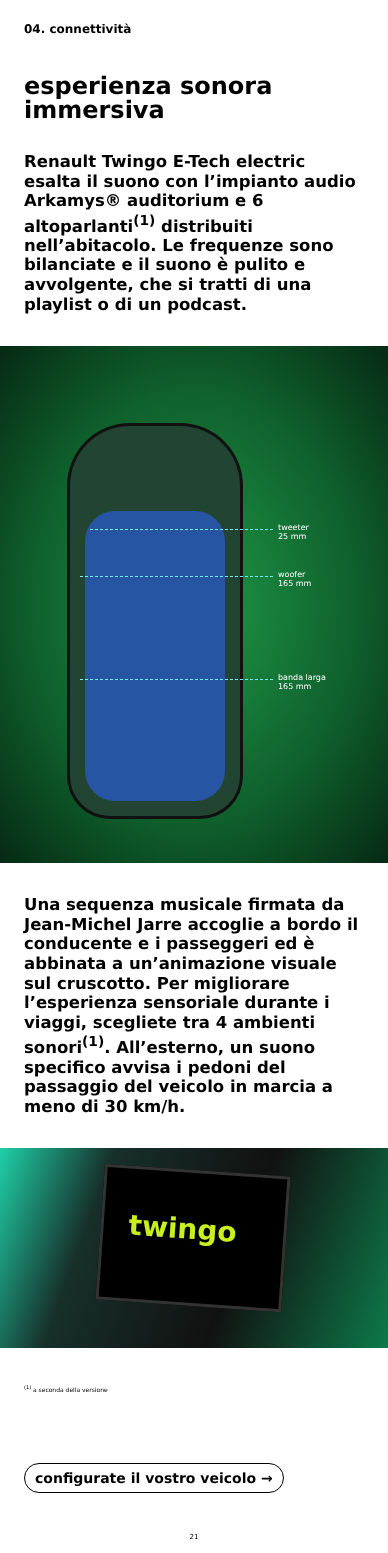04. connettività
esperienza sonora immersiva
Renault Twingo E-Tech electric esalta il suono con l’impianto audio Arkamys® auditorium e 6 altoparlanti<sup>(1)</sup> distribuiti nell’abitacolo. Le frequenze sono bilanciate e il suono è pulito e avvolgente, che si tratti di una playlist o di un podcast.
tweeter
25 mm
woofer
165 mm
banda larga
165 mm
Una sequenza musicale firmata da Jean-Michel Jarre accoglie a bordo il conducente e i passeggeri ed è abbinata a un’animazione visuale sul cruscotto. Per migliorare l’esperienza sensoriale durante i viaggi, scegliete tra 4 ambienti sonori<sup>(1)</sup>. All’esterno, un suono specifico avvisa i pedoni del passaggio del veicolo in marcia a meno di 30 km/h.
twingo
<sup>(1)</sup> a seconda della versione
configurate il vostro veicolo →
21